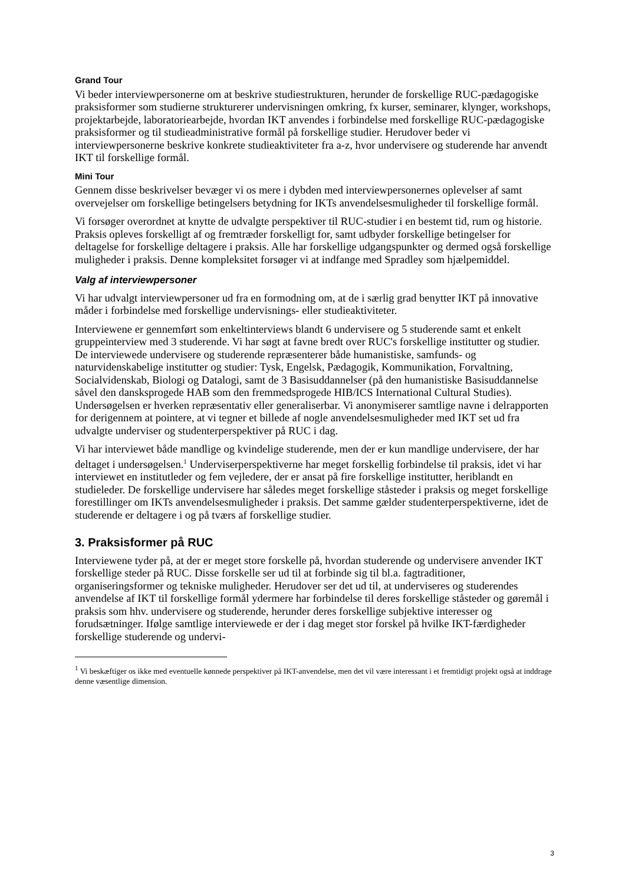Grand Tour
Vi beder interviewpersonerne om at beskrive studiestrukturen, herunder de forskellige RUC-pædagogiske praksisformer som studierne strukturerer undervisningen omkring, fx kurser, seminarer, klynger, workshops, projektarbejde, laboratoriearbejde, hvordan IKT anvendes i forbindelse med forskellige RUC-pædagogiske praksisformer og til studieadministrative formål på forskellige studier. Herudover beder vi interviewpersonerne beskrive konkrete studieaktiviteter fra a-z, hvor undervisere og studerende har anvendt IKT til forskellige formål.
Mini Tour
Gennem disse beskrivelser bevæger vi os mere i dybden med interviewpersonernes oplevelser af samt overvejelser om forskellige betingelsers betydning for IKTs anvendelsesmuligheder til forskellige formål.
Vi forsøger overordnet at knytte de udvalgte perspektiver til RUC-studier i en bestemt tid, rum og historie. Praksis opleves forskelligt af og fremtræder forskelligt for, samt udbyder forskellige betingelser for deltagelse for forskellige deltagere i praksis. Alle har forskellige udgangspunkter og dermed også forskellige muligheder i praksis. Denne kompleksitet forsøger vi at indfange med Spradley som hjælpemiddel.
Valg af interviewpersoner
Vi har udvalgt interviewpersoner ud fra en formodning om, at de i særlig grad benytter IKT på innovative måder i forbindelse med forskellige undervisnings- eller studieaktiviteter.
Interviewene er gennemført som enkeltinterviews blandt 6 undervisere og 5 studerende samt et enkelt gruppeinterview med 3 studerende. Vi har søgt at favne bredt over RUC's forskellige institutter og studier. De interviewede undervisere og studerende repræsenterer både humanistiske, samfunds- og naturvidenskabelige institutter og studier: Tysk, Engelsk, Pædagogik, Kommunikation, Forvaltning, Socialvidenskab, Biologi og Datalogi, samt de 3 Basisuddannelser (på den humanistiske Basisuddannelse såvel den dansksprogede HAB som den fremmedsprogede HIB/ICS International Cultural Studies). Undersøgelsen er hverken repræsentativ eller generaliserbar. Vi anonymiserer samtlige navne i delrapporten for derigennem at pointere, at vi tegner et billede af nogle anvendelsesmuligheder med IKT set ud fra udvalgte underviser og studenterperspektiver på RUC i dag.
Vi har interviewet både mandlige og kvindelige studerende, men der er kun mandlige undervisere, der har deltaget i undersøgelsen.<sup>1</sup> Underviserperspektiverne har meget forskellig forbindelse til praksis, idet vi har interviewet en institutleder og fem vejledere, der er ansat på fire forskellige institutter, heriblandt en studieleder. De forskellige undervisere har således meget forskellige ståsteder i praksis og meget forskellige forestillinger om IKTs anvendelsesmuligheder i praksis. Det samme gælder studenterperspektiverne, idet de studerende er deltagere i og på tværs af forskellige studier.
3. Praksisformer på RUC
Interviewene tyder på, at der er meget store forskelle på, hvordan studerende og undervisere anvender IKT forskellige steder på RUC. Disse forskelle ser ud til at forbinde sig til bl.a. fagtraditioner, organiseringsformer og tekniske muligheder. Herudover ser det ud til, at underviseres og studerendes anvendelse af IKT til forskellige formål ydermere har forbindelse til deres forskellige ståsteder og gøremål i praksis som hhv. undervisere og studerende, herunder deres forskellige subjektive interesser og forudsætninger. Ifølge samtlige interviewede er der i dag meget stor forskel på hvilke IKT-færdigheder forskellige studerende og undervi-
<sup>1</sup> Vi beskæftiger os ikke med eventuelle kønnede perspektiver på IKT-anvendelse, men det vil være interessant i et fremtidigt projekt også at inddrage denne væsentlige dimension.
3